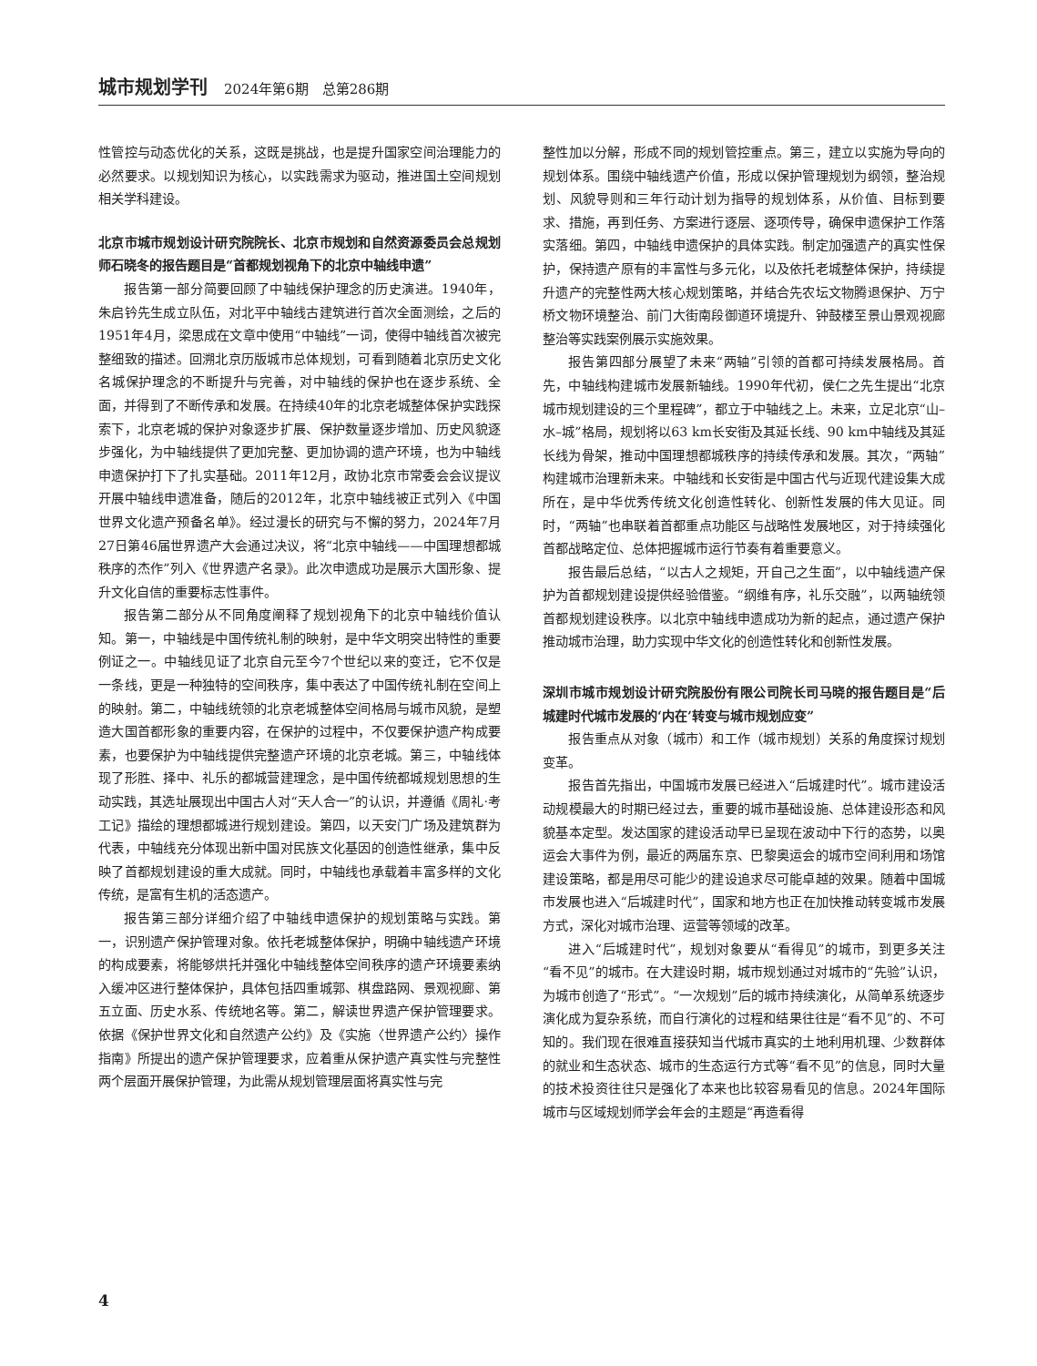城市规划学刊 2024年第6期　总第286期
性管控与动态优化的关系，这既是挑战，也是提升国家空间治理能力的必然要求。以规划知识为核心，以实践需求为驱动，推进国土空间规划相关学科建设。
北京市城市规划设计研究院院长、北京市规划和自然资源委员会总规划师石晓冬的报告题目是“首都规划视角下的北京中轴线申遗”
报告第一部分简要回顾了中轴线保护理念的历史演进。1940年，朱启钤先生成立队伍，对北平中轴线古建筑进行首次全面测绘，之后的1951年4月，梁思成在文章中使用“中轴线”一词，使得中轴线首次被完整细致的描述。回溯北京历版城市总体规划，可看到随着北京历史文化名城保护理念的不断提升与完善，对中轴线的保护也在逐步系统、全面，并得到了不断传承和发展。在持续40年的北京老城整体保护实践探索下，北京老城的保护对象逐步扩展、保护数量逐步增加、历史风貌逐步强化，为中轴线提供了更加完整、更加协调的遗产环境，也为中轴线申遗保护打下了扎实基础。2011年12月，政协北京市常委会会议提议开展中轴线申遗准备，随后的2012年，北京中轴线被正式列入《中国世界文化遗产预备名单》。经过漫长的研究与不懈的努力，2024年7月27日第46届世界遗产大会通过决议，将“北京中轴线——中国理想都城秩序的杰作”列入《世界遗产名录》。此次申遗成功是展示大国形象、提升文化自信的重要标志性事件。
报告第二部分从不同角度阐释了规划视角下的北京中轴线价值认知。第一，中轴线是中国传统礼制的映射，是中华文明突出特性的重要例证之一。中轴线见证了北京自元至今7个世纪以来的变迁，它不仅是一条线，更是一种独特的空间秩序，集中表达了中国传统礼制在空间上的映射。第二，中轴线统领的北京老城整体空间格局与城市风貌，是塑造大国首都形象的重要内容，在保护的过程中，不仅要保护遗产构成要素，也要保护为中轴线提供完整遗产环境的北京老城。第三，中轴线体现了形胜、择中、礼乐的都城营建理念，是中国传统都城规划思想的生动实践，其选址展现出中国古人对“天人合一”的认识，并遵循《周礼·考工记》描绘的理想都城进行规划建设。第四，以天安门广场及建筑群为代表，中轴线充分体现出新中国对民族文化基因的创造性继承，集中反映了首都规划建设的重大成就。同时，中轴线也承载着丰富多样的文化传统，是富有生机的活态遗产。
报告第三部分详细介绍了中轴线申遗保护的规划策略与实践。第一，识别遗产保护管理对象。依托老城整体保护，明确中轴线遗产环境的构成要素，将能够烘托并强化中轴线整体空间秩序的遗产环境要素纳入缓冲区进行整体保护，具体包括四重城郭、棋盘路网、景观视廊、第五立面、历史水系、传统地名等。第二，解读世界遗产保护管理要求。依据《保护世界文化和自然遗产公约》及《实施〈世界遗产公约〉操作指南》所提出的遗产保护管理要求，应着重从保护遗产真实性与完整性两个层面开展保护管理，为此需从规划管理层面将真实性与完
整性加以分解，形成不同的规划管控重点。第三，建立以实施为导向的规划体系。围绕中轴线遗产价值，形成以保护管理规划为纲领，整治规划、风貌导则和三年行动计划为指导的规划体系，从价值、目标到要求、措施，再到任务、方案进行逐层、逐项传导，确保申遗保护工作落实落细。第四，中轴线申遗保护的具体实践。制定加强遗产的真实性保护，保持遗产原有的丰富性与多元化，以及依托老城整体保护，持续提升遗产的完整性两大核心规划策略，并结合先农坛文物腾退保护、万宁桥文物环境整治、前门大街南段御道环境提升、钟鼓楼至景山景观视廊整治等实践案例展示实施效果。
报告第四部分展望了未来“两轴”引领的首都可持续发展格局。首先，中轴线构建城市发展新轴线。1990年代初，侯仁之先生提出“北京城市规划建设的三个里程碑”，都立于中轴线之上。未来，立足北京“山–水–城”格局，规划将以63 km长安街及其延长线、90 km中轴线及其延长线为骨架，推动中国理想都城秩序的持续传承和发展。其次，“两轴”构建城市治理新未来。中轴线和长安街是中国古代与近现代建设集大成所在，是中华优秀传统文化创造性转化、创新性发展的伟大见证。同时，“两轴”也串联着首都重点功能区与战略性发展地区，对于持续强化首都战略定位、总体把握城市运行节奏有着重要意义。
报告最后总结，“以古人之规矩，开自己之生面”，以中轴线遗产保护为首都规划建设提供经验借鉴。“纲维有序，礼乐交融”，以两轴统领首都规划建设秩序。以北京中轴线申遗成功为新的起点，通过遗产保护推动城市治理，助力实现中华文化的创造性转化和创新性发展。
深圳市城市规划设计研究院股份有限公司院长司马晓的报告题目是“后城建时代城市发展的‘内在’转变与城市规划应变”
报告重点从对象（城市）和工作（城市规划）关系的角度探讨规划变革。
报告首先指出，中国城市发展已经进入“后城建时代”。城市建设活动规模最大的时期已经过去，重要的城市基础设施、总体建设形态和风貌基本定型。发达国家的建设活动早已呈现在波动中下行的态势，以奥运会大事件为例，最近的两届东京、巴黎奥运会的城市空间利用和场馆建设策略，都是用尽可能少的建设追求尽可能卓越的效果。随着中国城市发展也进入“后城建时代”，国家和地方也正在加快推动转变城市发展方式，深化对城市治理、运营等领域的改革。
进入“后城建时代”，规划对象要从“看得见”的城市，到更多关注 “看不见”的城市。在大建设时期，城市规划通过对城市的“先验”认识，为城市创造了“形式”。“一次规划”后的城市持续演化，从简单系统逐步演化成为复杂系统，而自行演化的过程和结果往往是“看不见”的、不可知的。我们现在很难直接获知当代城市真实的土地利用机理、少数群体的就业和生态状态、城市的生态运行方式等“看不见”的信息，同时大量的技术投资往往只是强化了本来也比较容易看见的信息。2024年国际城市与区域规划师学会年会的主题是“再造看得
4